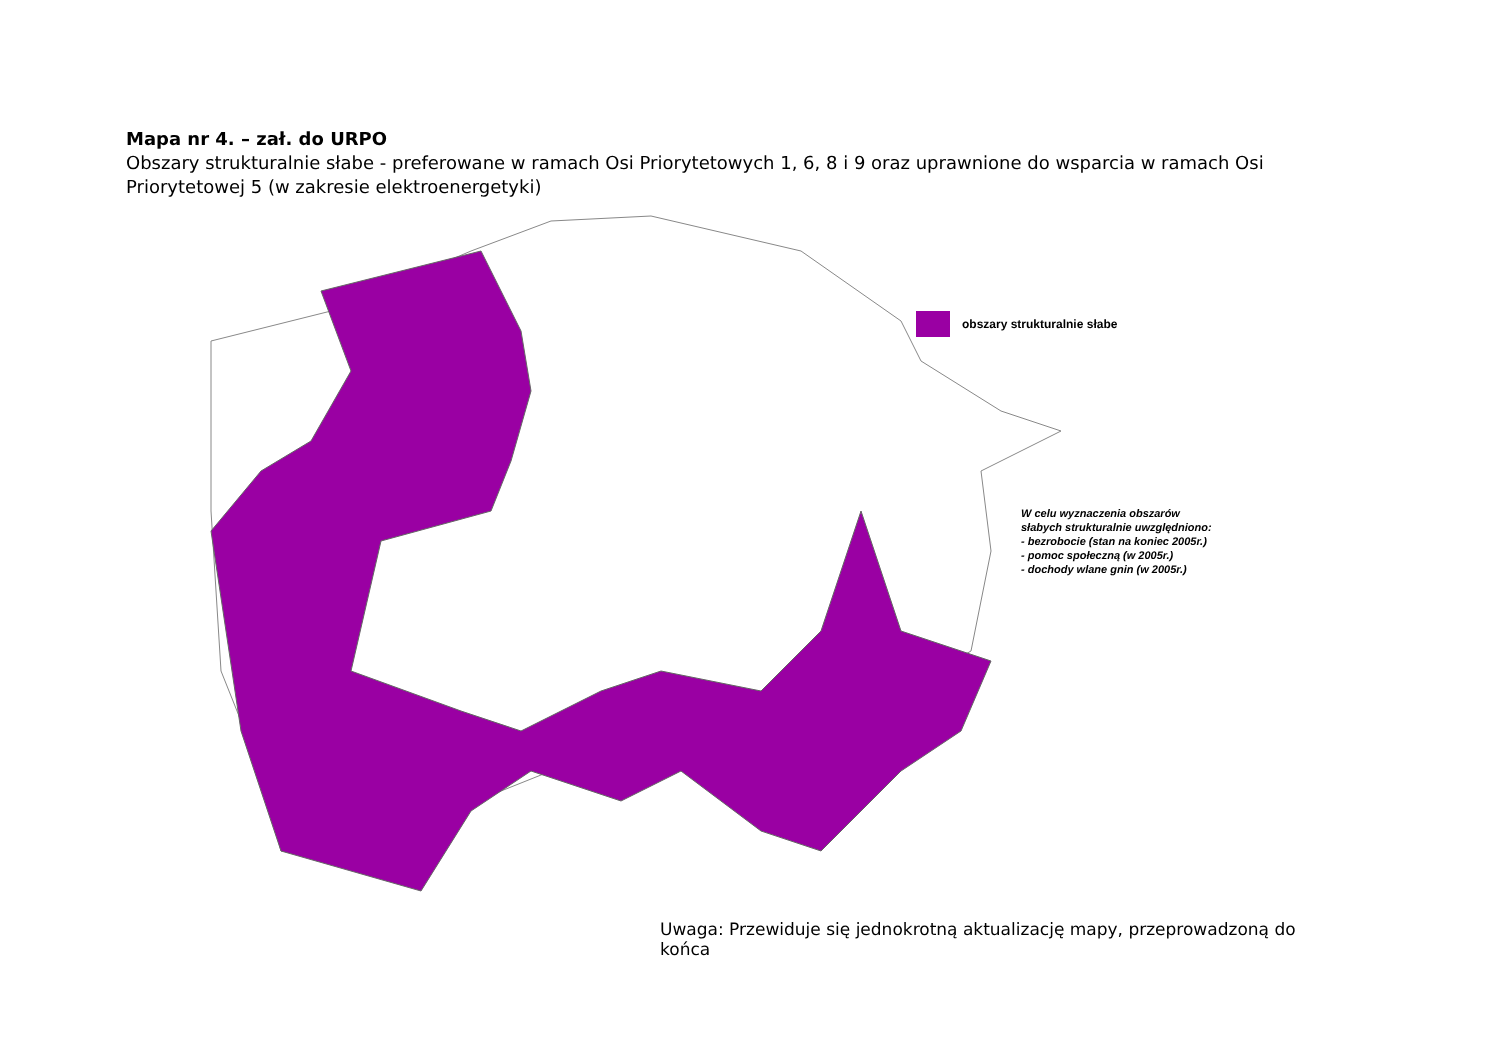Mapa nr 4. – zał. do URPO
Obszary strukturalnie słabe - preferowane w ramach Osi Priorytetowych 1, 6, 8 i 9 oraz uprawnione do wsparcia w ramach Osi Priorytetowej 5 (w zakresie elektroenergetyki)
obszary strukturalnie słabe
W celu wyznaczenia obszarów
słabych strukturalnie uwzględniono:
- bezrobocie (stan na koniec 2005r.)
- pomoc społeczną (w 2005r.)
- dochody wlane gnin (w 2005r.)
Uwaga: Przewiduje się jednokrotną aktualizację mapy, przeprowadzoną do końca